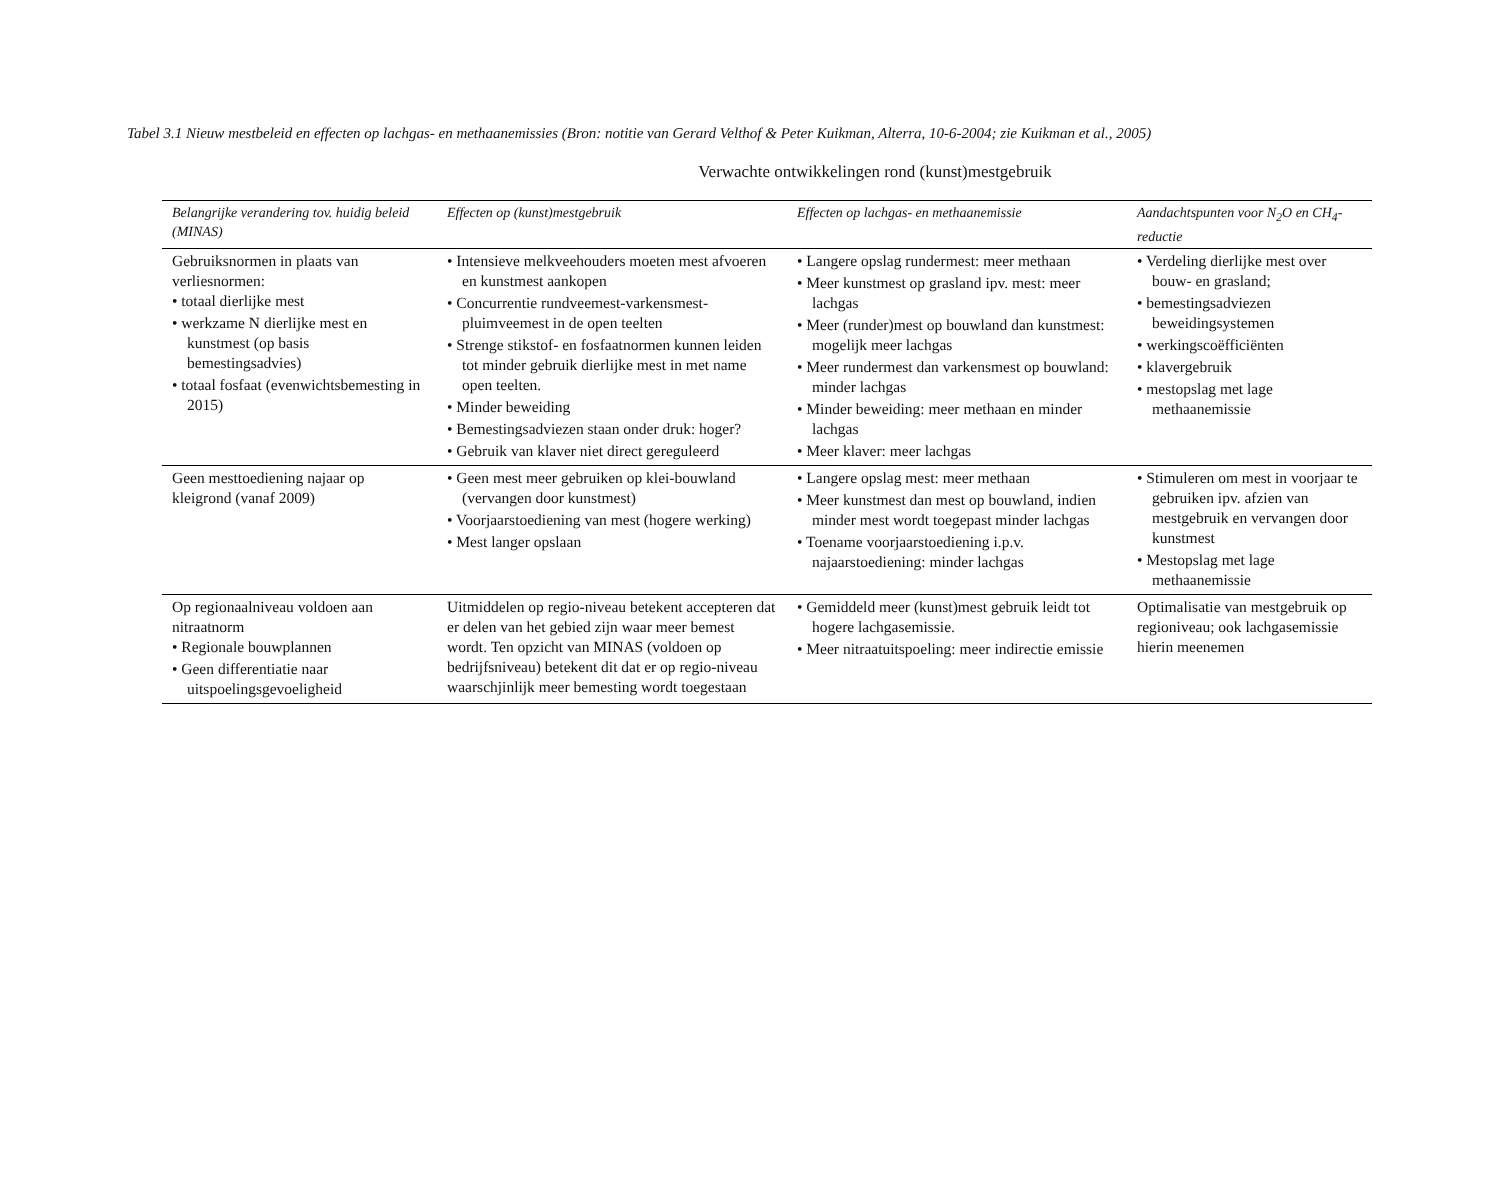Tabel 3.1 Nieuw mestbeleid en effecten op lachgas- en methaanemissies (Bron: notitie van Gerard Velthof & Peter Kuikman, Alterra, 10-6-2004; zie Kuikman et al., 2005)
Verwachte ontwikkelingen rond (kunst)mestgebruik
| Belangrijke verandering tov. huidig beleid (MINAS) | Effecten op (kunst)mestgebruik | Effecten op lachgas- en methaanemissie | Aandachtspunten voor N<sub>2</sub>O en CH<sub>4</sub>-reductie |
| --- | --- | --- | --- |
| Gebruiksnormen in plaats van verliesnormen: • totaal dierlijke mest • werkzame N dierlijke mest en kunstmest (op basis bemestingsadvies) • totaal fosfaat (evenwichtsbemesting in 2015) | • Intensieve melkveehouders moeten mest afvoeren en kunstmest aankopen • Concurrentie rundveemest-varkensmest-pluimveemest in de open teelten • Strenge stikstof- en fosfaatnormen kunnen leiden tot minder gebruik dierlijke mest in met name open teelten. • Minder beweiding • Bemestingsadviezen staan onder druk: hoger? • Gebruik van klaver niet direct gereguleerd | • Langere opslag rundermest: meer methaan • Meer kunstmest op grasland ipv. mest: meer lachgas • Meer (runder)mest op bouwland dan kunstmest: mogelijk meer lachgas • Meer rundermest dan varkensmest op bouwland: minder lachgas • Minder beweiding: meer methaan en minder lachgas • Meer klaver: meer lachgas | • Verdeling dierlijke mest over bouw- en grasland; • bemestingsadviezen beweidingsystemen • werkingscoëfficiënten • klavergebruik • mestopslag met lage methaanemissie |
| Geen mesttoediening najaar op kleigrond (vanaf 2009) | • Geen mest meer gebruiken op klei-bouwland (vervangen door kunstmest) • Voorjaarstoediening van mest (hogere werking) • Mest langer opslaan | • Langere opslag mest: meer methaan • Meer kunstmest dan mest op bouwland, indien minder mest wordt toegepast minder lachgas • Toename voorjaarstoediening i.p.v. najaarstoediening: minder lachgas | • Stimuleren om mest in voorjaar te gebruiken ipv. afzien van mestgebruik en vervangen door kunstmest • Mestopslag met lage methaanemissie |
| Op regionaalniveau voldoen aan nitraatnorm • Regionale bouwplannen • Geen differentiatie naar uitspoelingsgevoeligheid | Uitmiddelen op regio-niveau betekent accepteren dat er delen van het gebied zijn waar meer bemest wordt. Ten opzicht van MINAS (voldoen op bedrijfsniveau) betekent dit dat er op regio-niveau waarschjinlijk meer bemesting wordt toegestaan | • Gemiddeld meer (kunst)mest gebruik leidt tot hogere lachgasemissie. • Meer nitraatuitspoeling: meer indirectie emissie | Optimalisatie van mestgebruik op regioniveau; ook lachgasemissie hierin meenemen |